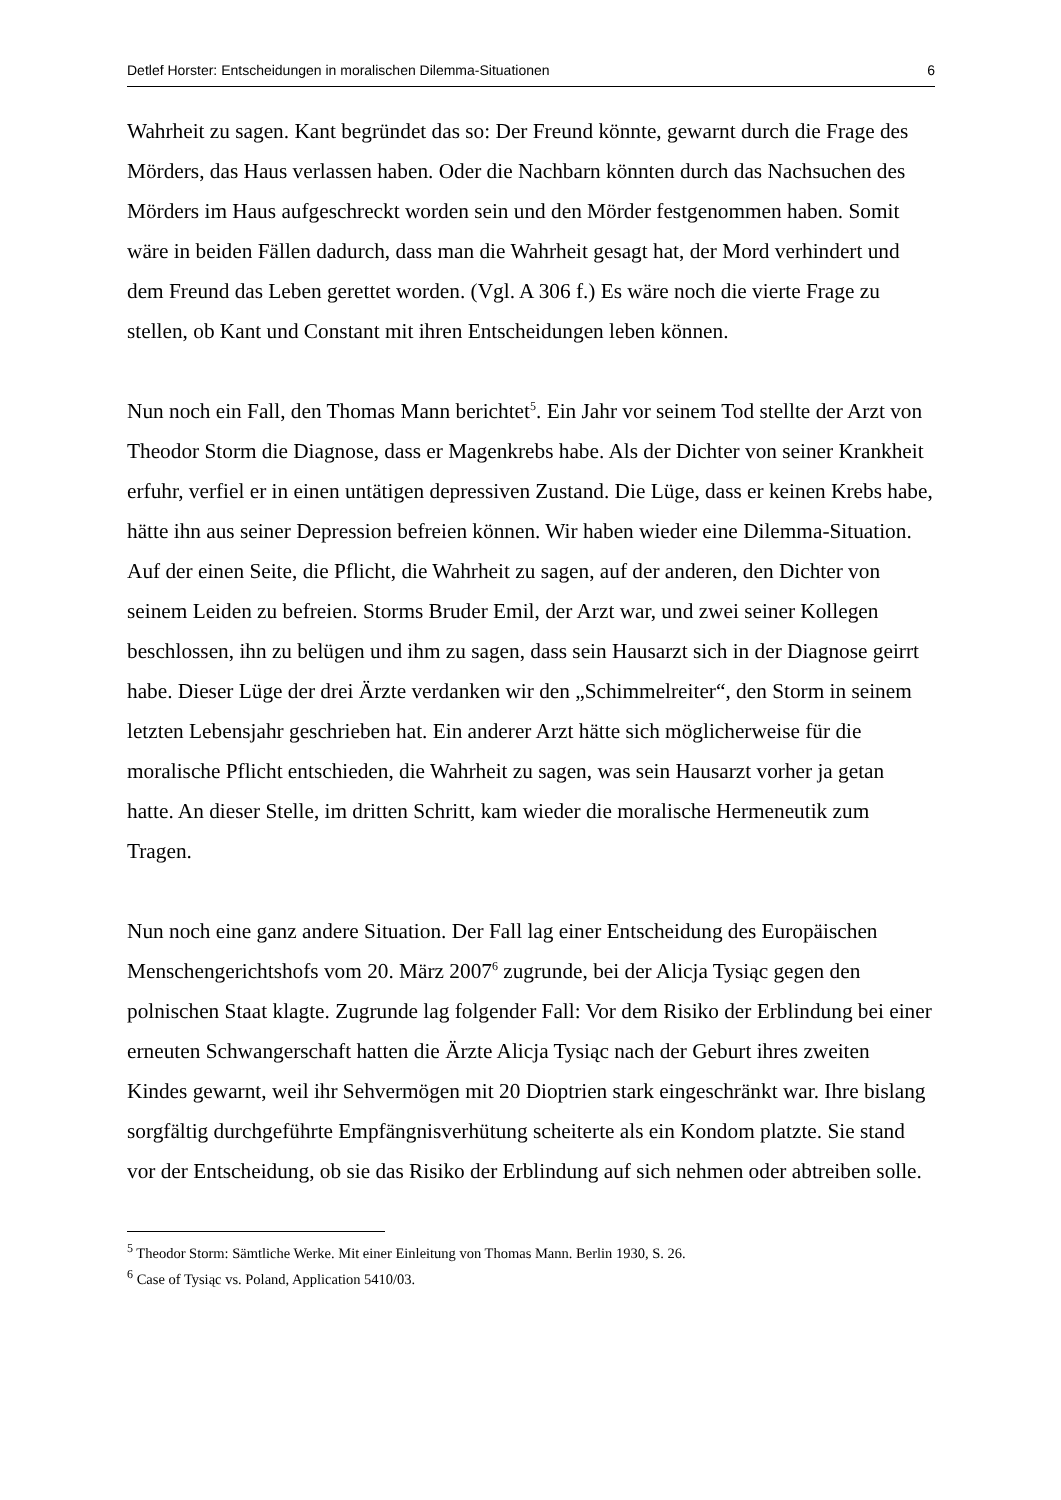Detlef Horster: Entscheidungen in moralischen Dilemma-Situationen 6
Wahrheit zu sagen. Kant begründet das so: Der Freund könnte, gewarnt durch die Frage des Mörders, das Haus verlassen haben. Oder die Nachbarn könnten durch das Nachsuchen des Mörders im Haus aufgeschreckt worden sein und den Mörder festgenommen haben. Somit wäre in beiden Fällen dadurch, dass man die Wahrheit gesagt hat, der Mord verhindert und dem Freund das Leben gerettet worden. (Vgl. A 306 f.) Es wäre noch die vierte Frage zu stellen, ob Kant und Constant mit ihren Entscheidungen leben können.
Nun noch ein Fall, den Thomas Mann berichtet<sup>5</sup>. Ein Jahr vor seinem Tod stellte der Arzt von Theodor Storm die Diagnose, dass er Magenkrebs habe. Als der Dichter von seiner Krankheit erfuhr, verfiel er in einen untätigen depressiven Zustand. Die Lüge, dass er keinen Krebs habe, hätte ihn aus seiner Depression befreien können. Wir haben wieder eine Dilemma-Situation. Auf der einen Seite, die Pflicht, die Wahrheit zu sagen, auf der anderen, den Dichter von seinem Leiden zu befreien. Storms Bruder Emil, der Arzt war, und zwei seiner Kollegen beschlossen, ihn zu belügen und ihm zu sagen, dass sein Hausarzt sich in der Diagnose geirrt habe. Dieser Lüge der drei Ärzte verdanken wir den „Schimmelreiter“, den Storm in seinem letzten Lebensjahr geschrieben hat. Ein anderer Arzt hätte sich möglicherweise für die moralische Pflicht entschieden, die Wahrheit zu sagen, was sein Hausarzt vorher ja getan hatte. An dieser Stelle, im dritten Schritt, kam wieder die moralische Hermeneutik zum Tragen.
Nun noch eine ganz andere Situation. Der Fall lag einer Entscheidung des Europäischen Menschengerichtshofs vom 20. März 2007<sup>6</sup> zugrunde, bei der Alicja Tysiąc gegen den polnischen Staat klagte. Zugrunde lag folgender Fall: Vor dem Risiko der Erblindung bei einer erneuten Schwangerschaft hatten die Ärzte Alicja Tysiąc nach der Geburt ihres zweiten Kindes gewarnt, weil ihr Sehvermögen mit 20 Dioptrien stark eingeschränkt war. Ihre bislang sorgfältig durchgeführte Empfängnisverhütung scheiterte als ein Kondom platzte. Sie stand vor der Entscheidung, ob sie das Risiko der Erblindung auf sich nehmen oder abtreiben solle.
<sup>5</sup> Theodor Storm: Sämtliche Werke. Mit einer Einleitung von Thomas Mann. Berlin 1930, S. 26.
<sup>6</sup> Case of Tysiąc vs. Poland, Application 5410/03.